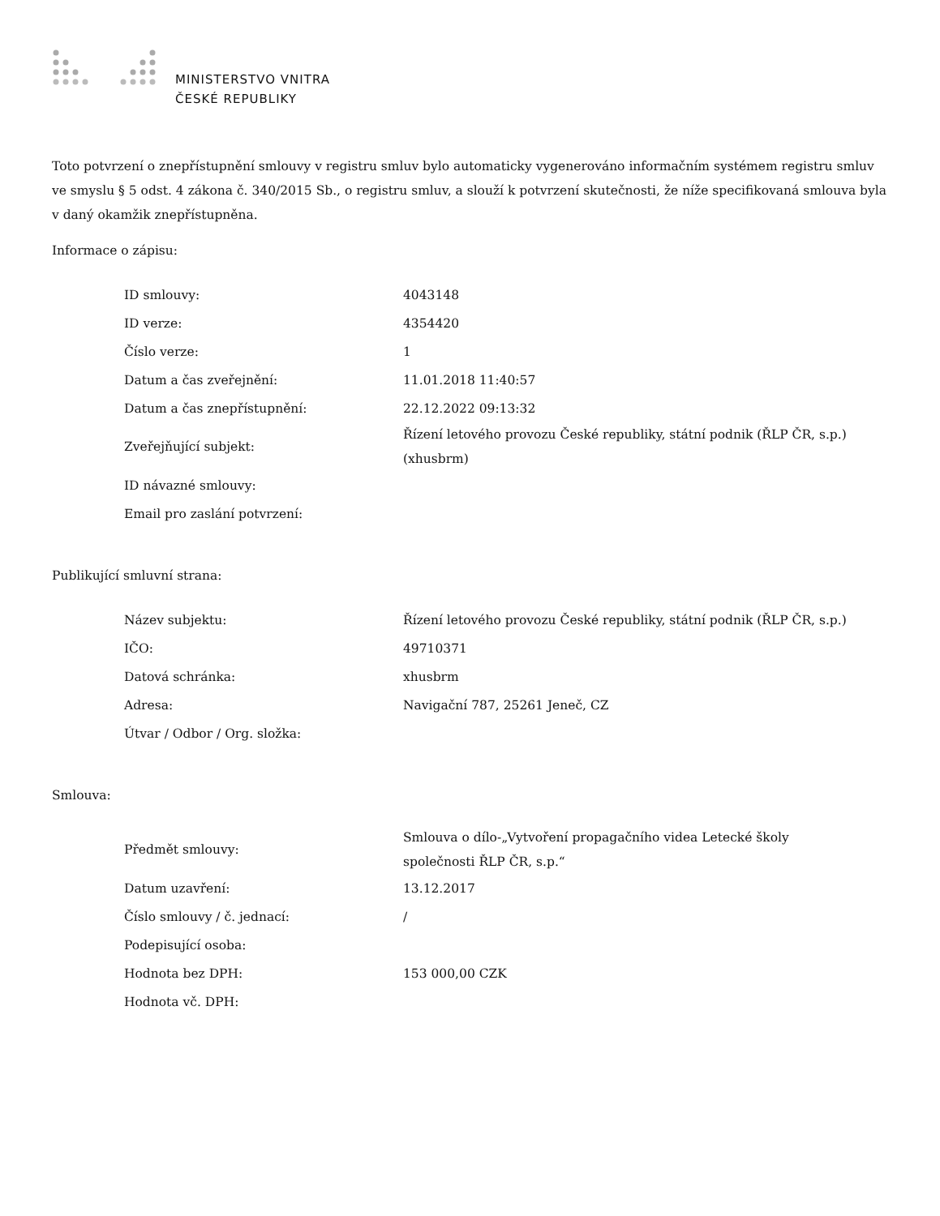MINISTERSTVO VNITRA
ČESKÉ REPUBLIKY
Toto potvrzení o znepřístupnění smlouvy v registru smluv bylo automaticky vygenerováno informačním systémem registru smluv ve smyslu § 5 odst. 4 zákona č. 340/2015 Sb., o registru smluv, a slouží k potvrzení skutečnosti, že níže specifikovaná smlouva byla v daný okamžik znepřístupněna.
Informace o zápisu:
| ID smlouvy: | 4043148 |
| ID verze: | 4354420 |
| Číslo verze: | 1 |
| Datum a čas zveřejnění: | 11.01.2018 11:40:57 |
| Datum a čas znepřístupnění: | 22.12.2022 09:13:32 |
| Zveřejňující subjekt: | Řízení letového provozu České republiky, státní podnik (ŘLP ČR, s.p.) (xhusbrm) |
| ID návazné smlouvy: | |
| Email pro zaslání potvrzení: | |
Publikující smluvní strana:
| Název subjektu: | Řízení letového provozu České republiky, státní podnik (ŘLP ČR, s.p.) |
| IČO: | 49710371 |
| Datová schránka: | xhusbrm |
| Adresa: | Navigační 787, 25261 Jeneč, CZ |
| Útvar / Odbor / Org. složka: | |
Smlouva:
| Předmět smlouvy: | Smlouva o dílo-„Vytvoření propagačního videa Letecké školy společnosti ŘLP ČR, s.p.“ |
| Datum uzavření: | 13.12.2017 |
| Číslo smlouvy / č. jednací: | / |
| Podepisující osoba: | |
| Hodnota bez DPH: | 153 000,00 CZK |
| Hodnota vč. DPH: | |